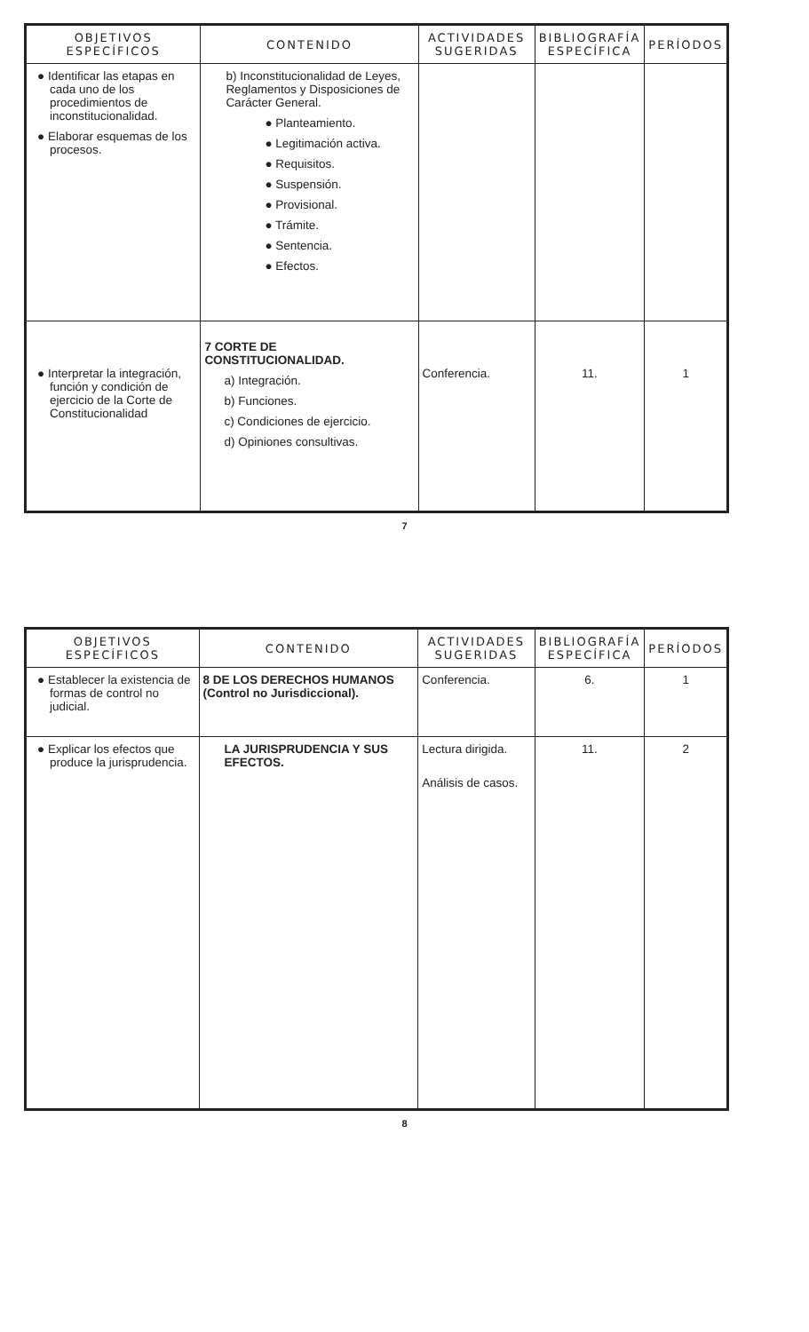| OBJETIVOS ESPECÍFICOS | CONTENIDO | ACTIVIDADES SUGERIDAS | BIBLIOGRAFÍA ESPECÍFICA | PERÍODOS |
| --- | --- | --- | --- | --- |
| ● Identificar las etapas en cada uno de los procedimientos de inconstitucionalidad. ● Elaborar esquemas de los procesos. | b) Inconstitucionalidad de Leyes, Reglamentos y Disposiciones de Carácter General. ● Planteamiento. ● Legitimación activa. ● Requisitos. ● Suspensión. ● Provisional. ● Trámite. ● Sentencia. ● Efectos. | | | |
| ● Interpretar la integración, función y condición de ejercicio de la Corte de Constitucionalidad | 7 CORTE DE CONSTITUCIONALIDAD. a) Integración. b) Funciones. c) Condiciones de ejercicio. d) Opiniones consultivas. | Conferencia. | 11. | 1 |
7
| OBJETIVOS ESPECÍFICOS | CONTENIDO | ACTIVIDADES SUGERIDAS | BIBLIOGRAFÍA ESPECÍFICA | PERÍODOS |
| --- | --- | --- | --- | --- |
| ● Establecer la existencia de formas de control no judicial. | 8 DE LOS DERECHOS HUMANOS (Control no Jurisdiccional). | Conferencia. | 6. | 1 |
| ● Explicar los efectos que produce la jurisprudencia. | LA JURISPRUDENCIA Y SUS EFECTOS. | Lectura dirigida. Análisis de casos. | 11. | 2 |
8